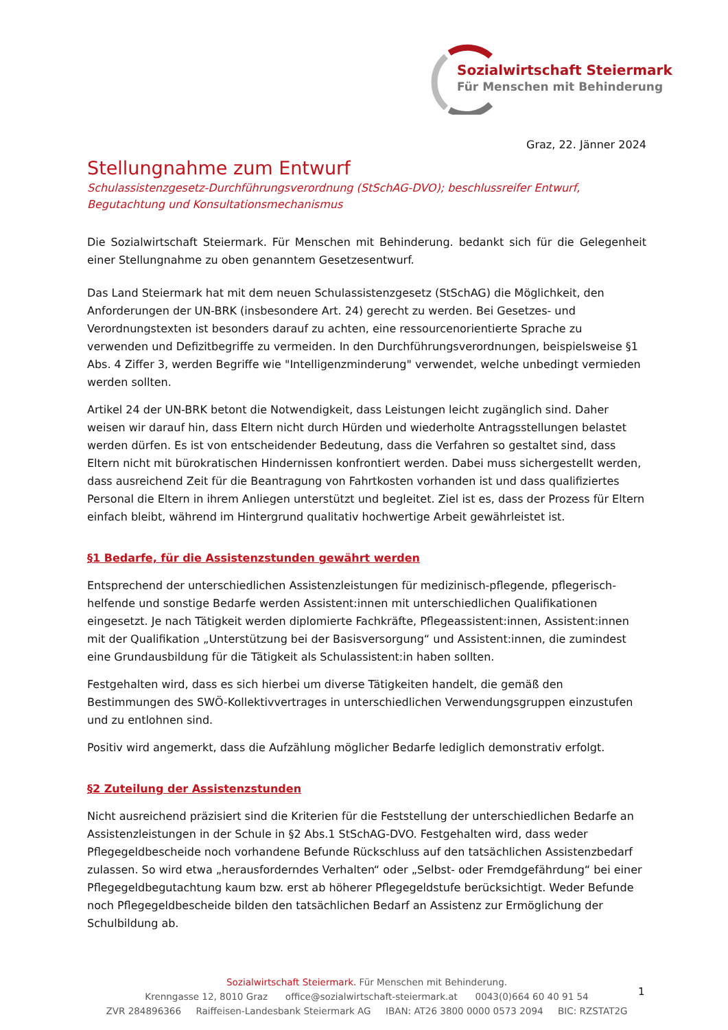Sozialwirtschaft Steiermark
Für Menschen mit Behinderung
Graz, 22. Jänner 2024
Stellungnahme zum Entwurf
Schulassistenzgesetz-Durchführungsverordnung (StSchAG-DVO); beschlussreifer Entwurf, Begutachtung und Konsultationsmechanismus
Die Sozialwirtschaft Steiermark. Für Menschen mit Behinderung. bedankt sich für die Gelegenheit einer Stellungnahme zu oben genanntem Gesetzesentwurf.
Das Land Steiermark hat mit dem neuen Schulassistenzgesetz (StSchAG) die Möglichkeit, den Anforderungen der UN-BRK (insbesondere Art. 24) gerecht zu werden. Bei Gesetzes- und Verordnungstexten ist besonders darauf zu achten, eine ressourcenorientierte Sprache zu verwenden und Defizitbegriffe zu vermeiden. In den Durchführungsverordnungen, beispielsweise §1 Abs. 4 Ziffer 3, werden Begriffe wie "Intelligenzminderung" verwendet, welche unbedingt vermieden werden sollten.
Artikel 24 der UN-BRK betont die Notwendigkeit, dass Leistungen leicht zugänglich sind. Daher weisen wir darauf hin, dass Eltern nicht durch Hürden und wiederholte Antragsstellungen belastet werden dürfen. Es ist von entscheidender Bedeutung, dass die Verfahren so gestaltet sind, dass Eltern nicht mit bürokratischen Hindernissen konfrontiert werden. Dabei muss sichergestellt werden, dass ausreichend Zeit für die Beantragung von Fahrtkosten vorhanden ist und dass qualifiziertes Personal die Eltern in ihrem Anliegen unterstützt und begleitet. Ziel ist es, dass der Prozess für Eltern einfach bleibt, während im Hintergrund qualitativ hochwertige Arbeit gewährleistet ist.
§1 Bedarfe, für die Assistenzstunden gewährt werden
Entsprechend der unterschiedlichen Assistenzleistungen für medizinisch-pflegende, pflegerisch-helfende und sonstige Bedarfe werden Assistent:innen mit unterschiedlichen Qualifikationen eingesetzt. Je nach Tätigkeit werden diplomierte Fachkräfte, Pflegeassistent:innen, Assistent:innen mit der Qualifikation „Unterstützung bei der Basisversorgung“ und Assistent:innen, die zumindest eine Grundausbildung für die Tätigkeit als Schulassistent:in haben sollten.
Festgehalten wird, dass es sich hierbei um diverse Tätigkeiten handelt, die gemäß den Bestimmungen des SWÖ-Kollektivvertrages in unterschiedlichen Verwendungsgruppen einzustufen und zu entlohnen sind.
Positiv wird angemerkt, dass die Aufzählung möglicher Bedarfe lediglich demonstrativ erfolgt.
§2 Zuteilung der Assistenzstunden
Nicht ausreichend präzisiert sind die Kriterien für die Feststellung der unterschiedlichen Bedarfe an Assistenzleistungen in der Schule in §2 Abs.1 StSchAG-DVO. Festgehalten wird, dass weder Pflegegeldbescheide noch vorhandene Befunde Rückschluss auf den tatsächlichen Assistenzbedarf zulassen. So wird etwa „herausforderndes Verhalten“ oder „Selbst- oder Fremdgefährdung“ bei einer Pflegegeldbegutachtung kaum bzw. erst ab höherer Pflegegeldstufe berücksichtigt. Weder Befunde noch Pflegegeldbescheide bilden den tatsächlichen Bedarf an Assistenz zur Ermöglichung der Schulbildung ab.
Sozialwirtschaft Steiermark. Für Menschen mit Behinderung.
Krenngasse 12, 8010 Graz office@sozialwirtschaft-steiermark.at 0043(0)664 60 40 91 54
ZVR 284896366 Raiffeisen-Landesbank Steiermark AG IBAN: AT26 3800 0000 0573 2094 BIC: RZSTAT2G
1